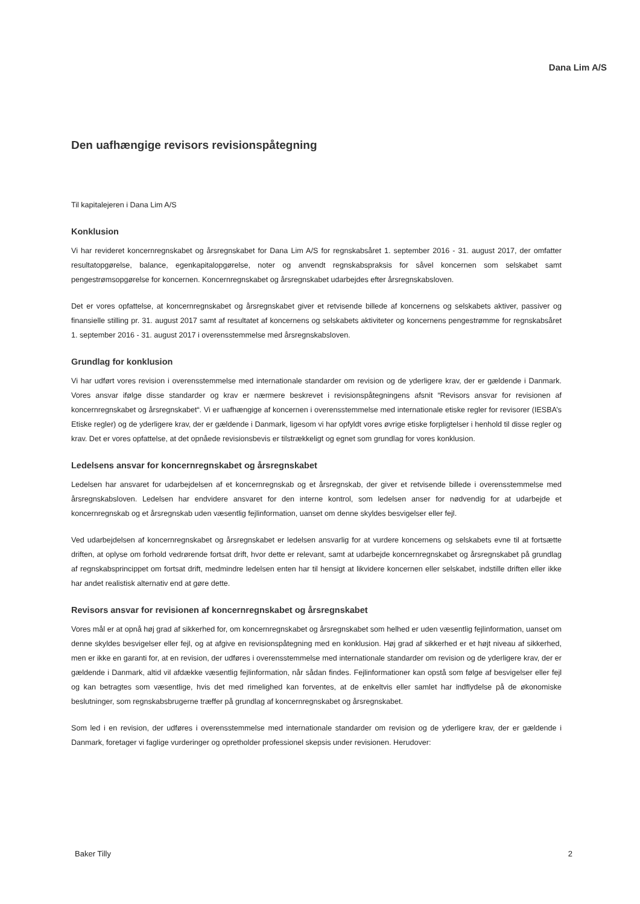Dana Lim A/S
Den uafhængige revisors revisionspåtegning
Til kapitalejeren i Dana Lim A/S
Konklusion
Vi har revideret koncernregnskabet og årsregnskabet for Dana Lim A/S for regnskabsåret 1. september 2016 - 31. august 2017, der omfatter resultatopgørelse, balance, egenkapitalopgørelse, noter og anvendt regnskabspraksis for såvel koncernen som selskabet samt pengestrømsopgørelse for koncernen. Koncernregnskabet og årsregnskabet udarbejdes efter årsregnskabsloven.
Det er vores opfattelse, at koncernregnskabet og årsregnskabet giver et retvisende billede af koncernens og selskabets aktiver, passiver og finansielle stilling pr. 31. august 2017 samt af resultatet af koncernens og selskabets aktiviteter og koncernens pengestrømme for regnskabsåret 1. september 2016 - 31. august 2017 i overensstemmelse med årsregnskabsloven.
Grundlag for konklusion
Vi har udført vores revision i overensstemmelse med internationale standarder om revision og de yderligere krav, der er gældende i Danmark. Vores ansvar ifølge disse standarder og krav er nærmere beskrevet i revisionspåtegningens afsnit “Revisors ansvar for revisionen af koncernregnskabet og årsregnskabet“. Vi er uafhængige af koncernen i overensstemmelse med internationale etiske regler for revisorer (IESBA’s Etiske regler) og de yderligere krav, der er gældende i Danmark, ligesom vi har opfyldt vores øvrige etiske forpligtelser i henhold til disse regler og krav. Det er vores opfattelse, at det opnåede revisionsbevis er tilstrækkeligt og egnet som grundlag for vores konklusion.
Ledelsens ansvar for koncernregnskabet og årsregnskabet
Ledelsen har ansvaret for udarbejdelsen af et koncernregnskab og et årsregnskab, der giver et retvisende billede i overensstemmelse med årsregnskabsloven. Ledelsen har endvidere ansvaret for den interne kontrol, som ledelsen anser for nødvendig for at udarbejde et koncernregnskab og et årsregnskab uden væsentlig fejlinformation, uanset om denne skyldes besvigelser eller fejl.
Ved udarbejdelsen af koncernregnskabet og årsregnskabet er ledelsen ansvarlig for at vurdere koncernens og selskabets evne til at fortsætte driften, at oplyse om forhold vedrørende fortsat drift, hvor dette er relevant, samt at udarbejde koncernregnskabet og årsregnskabet på grundlag af regnskabsprincippet om fortsat drift, medmindre ledelsen enten har til hensigt at likvidere koncernen eller selskabet, indstille driften eller ikke har andet realistisk alternativ end at gøre dette.
Revisors ansvar for revisionen af koncernregnskabet og årsregnskabet
Vores mål er at opnå høj grad af sikkerhed for, om koncernregnskabet og årsregnskabet som helhed er uden væsentlig fejlinformation, uanset om denne skyldes besvigelser eller fejl, og at afgive en revisionspåtegning med en konklusion. Høj grad af sikkerhed er et højt niveau af sikkerhed, men er ikke en garanti for, at en revision, der udføres i overensstemmelse med internationale standarder om revision og de yderligere krav, der er gældende i Danmark, altid vil afdække væsentlig fejlinformation, når sådan findes. Fejlinformationer kan opstå som følge af besvigelser eller fejl og kan betragtes som væsentlige, hvis det med rimelighed kan forventes, at de enkeltvis eller samlet har indflydelse på de økonomiske beslutninger, som regnskabsbrugerne træffer på grundlag af koncernregnskabet og årsregnskabet.
Som led i en revision, der udføres i overensstemmelse med internationale standarder om revision og de yderligere krav, der er gældende i Danmark, foretager vi faglige vurderinger og opretholder professionel skepsis under revisionen. Herudover:
Baker Tilly 2